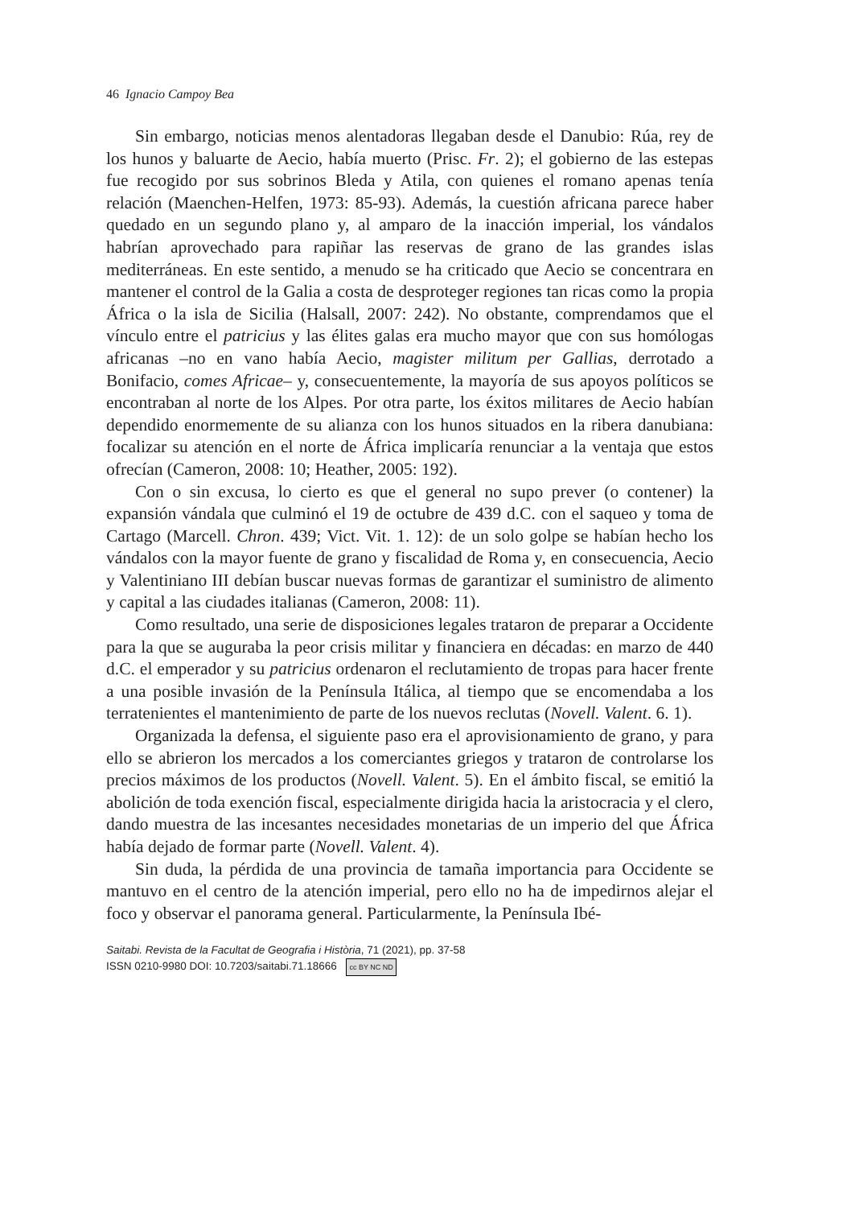46 Ignacio Campoy Bea
Sin embargo, noticias menos alentadoras llegaban desde el Danubio: Rúa, rey de los hunos y baluarte de Aecio, había muerto (Prisc. Fr. 2); el gobierno de las estepas fue recogido por sus sobrinos Bleda y Atila, con quienes el romano apenas tenía relación (Maenchen-Helfen, 1973: 85-93). Además, la cuestión africana parece haber quedado en un segundo plano y, al amparo de la inacción imperial, los vándalos habrían aprovechado para rapiñar las reservas de grano de las grandes islas mediterráneas. En este sentido, a menudo se ha criticado que Aecio se concentrara en mantener el control de la Galia a costa de desproteger regiones tan ricas como la propia África o la isla de Sicilia (Halsall, 2007: 242). No obstante, comprendamos que el vínculo entre el patricius y las élites galas era mucho mayor que con sus homólogas africanas –no en vano había Aecio, magister militum per Gallias, derrotado a Bonifacio, comes Africae– y, consecuentemente, la mayoría de sus apoyos políticos se encontraban al norte de los Alpes. Por otra parte, los éxitos militares de Aecio habían dependido enormemente de su alianza con los hunos situados en la ribera danubiana: focalizar su atención en el norte de África implicaría renunciar a la ventaja que estos ofrecían (Cameron, 2008: 10; Heather, 2005: 192).
Con o sin excusa, lo cierto es que el general no supo prever (o contener) la expansión vándala que culminó el 19 de octubre de 439 d.C. con el saqueo y toma de Cartago (Marcell. Chron. 439; Vict. Vit. 1. 12): de un solo golpe se habían hecho los vándalos con la mayor fuente de grano y fiscalidad de Roma y, en consecuencia, Aecio y Valentiniano III debían buscar nuevas formas de garantizar el suministro de alimento y capital a las ciudades italianas (Cameron, 2008: 11).
Como resultado, una serie de disposiciones legales trataron de preparar a Occidente para la que se auguraba la peor crisis militar y financiera en décadas: en marzo de 440 d.C. el emperador y su patricius ordenaron el reclutamiento de tropas para hacer frente a una posible invasión de la Península Itálica, al tiempo que se encomendaba a los terratenientes el mantenimiento de parte de los nuevos reclutas (Novell. Valent. 6. 1).
Organizada la defensa, el siguiente paso era el aprovisionamiento de grano, y para ello se abrieron los mercados a los comerciantes griegos y trataron de controlarse los precios máximos de los productos (Novell. Valent. 5). En el ámbito fiscal, se emitió la abolición de toda exención fiscal, especialmente dirigida hacia la aristocracia y el clero, dando muestra de las incesantes necesidades monetarias de un imperio del que África había dejado de formar parte (Novell. Valent. 4).
Sin duda, la pérdida de una provincia de tamaña importancia para Occidente se mantuvo en el centro de la atención imperial, pero ello no ha de impedirnos alejar el foco y observar el panorama general. Particularmente, la Península Ibé-
Saitabi. Revista de la Facultat de Geografia i Història, 71 (2021), pp. 37-58
ISSN 0210-9980 DOI: 10.7203/saitabi.71.18666 cc BY NC ND